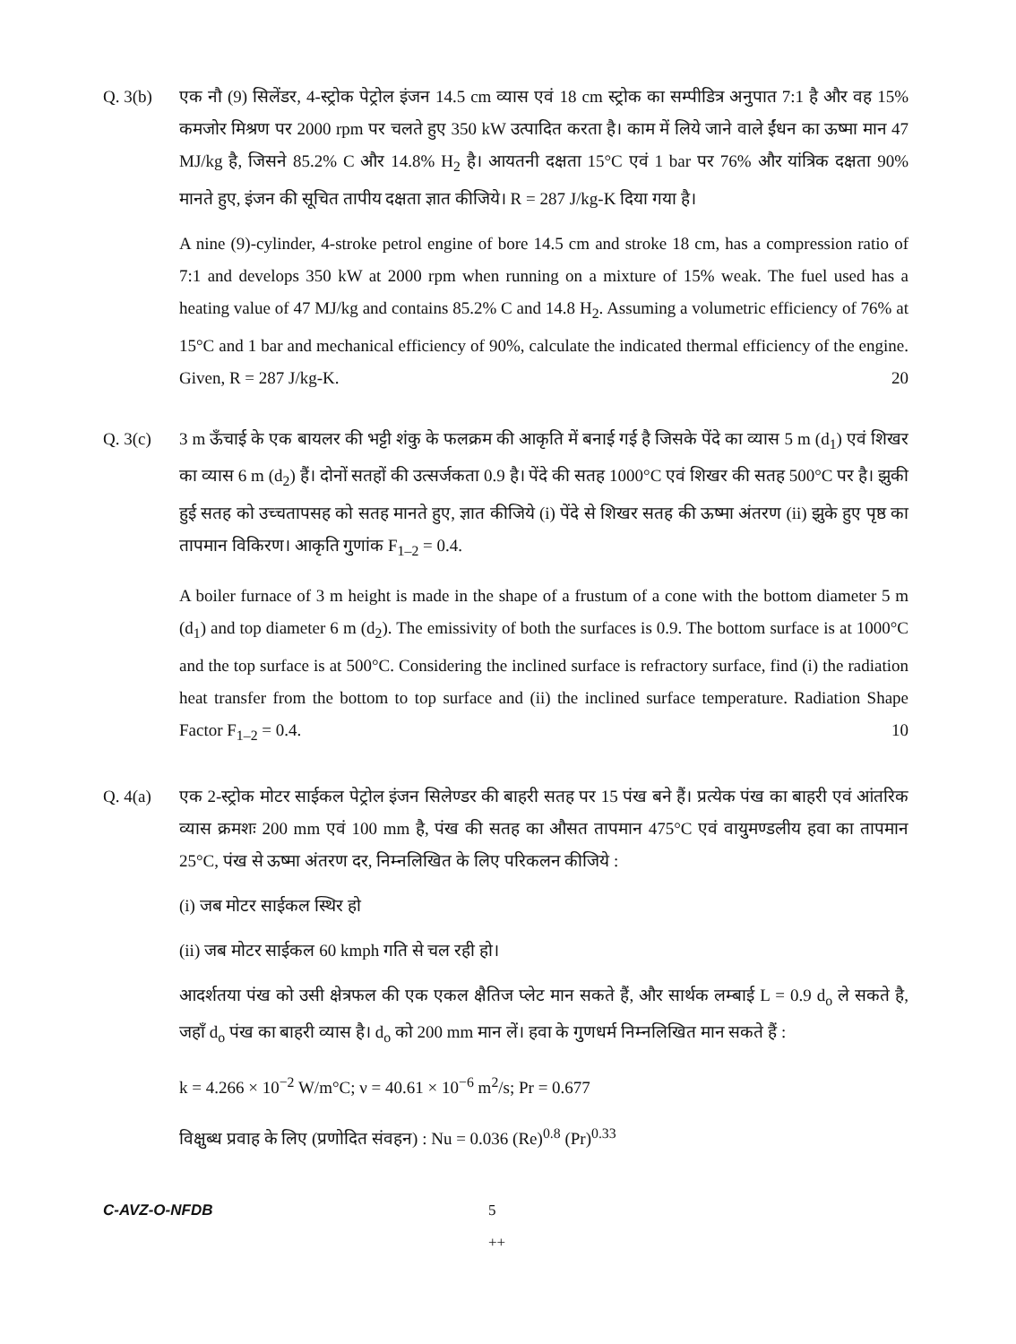Q. 3(b) एक नौ (9) सिलेंडर, 4-स्ट्रोक पेट्रोल इंजन 14.5 cm व्यास एवं 18 cm स्ट्रोक का सम्पीडित्र अनुपात 7:1 है और वह 15% कमजोर मिश्रण पर 2000 rpm पर चलते हुए 350 kW उत्पादित करता है। काम में लिये जाने वाले ईंधन का ऊष्मा मान 47 MJ/kg है, जिसने 85.2% C और 14.8% H<sub>2</sub> है। आयतनी दक्षता 15°C एवं 1 bar पर 76% और यांत्रिक दक्षता 90% मानते हुए, इंजन की सूचित तापीय दक्षता ज्ञात कीजिये। R = 287 J/kg-K दिया गया है।
A nine (9)-cylinder, 4-stroke petrol engine of bore 14.5 cm and stroke 18 cm, has a compression ratio of 7:1 and develops 350 kW at 2000 rpm when running on a mixture of 15% weak. The fuel used has a heating value of 47 MJ/kg and contains 85.2% C and 14.8 H<sub>2</sub>. Assuming a volumetric efficiency of 76% at 15°C and 1 bar and mechanical efficiency of 90%, calculate the indicated thermal efficiency of the engine. Given, R = 287 J/kg-K. 20
Q. 3(c) 3 m ऊँचाई के एक बायलर की भट्टी शंकु के फलक्रम की आकृति में बनाई गई है जिसके पेंदे का व्यास 5 m (d<sub>1</sub>) एवं शिखर का व्यास 6 m (d<sub>2</sub>) हैं। दोनों सतहों की उत्सर्जकता 0.9 है। पेंदे की सतह 1000°C एवं शिखर की सतह 500°C पर है। झुकी हुई सतह को उच्चतापसह को सतह मानते हुए, ज्ञात कीजिये (i) पेंदे से शिखर सतह की ऊष्मा अंतरण (ii) झुके हुए पृष्ठ का तापमान विकिरण। आकृति गुणांक F<sub>1–2</sub> = 0.4.
A boiler furnace of 3 m height is made in the shape of a frustum of a cone with the bottom diameter 5 m (d<sub>1</sub>) and top diameter 6 m (d<sub>2</sub>). The emissivity of both the surfaces is 0.9. The bottom surface is at 1000°C and the top surface is at 500°C. Considering the inclined surface is refractory surface, find (i) the radiation heat transfer from the bottom to top surface and (ii) the inclined surface temperature. Radiation Shape Factor F<sub>1–2</sub> = 0.4. 10
Q. 4(a) एक 2-स्ट्रोक मोटर साईकल पेट्रोल इंजन सिलेण्डर की बाहरी सतह पर 15 पंख बने हैं। प्रत्येक पंख का बाहरी एवं आंतरिक व्यास क्रमशः 200 mm एवं 100 mm है, पंख की सतह का औसत तापमान 475°C एवं वायुमण्डलीय हवा का तापमान 25°C, पंख से ऊष्मा अंतरण दर, निम्नलिखित के लिए परिकलन कीजिये :
(i) जब मोटर साईकल स्थिर हो
(ii) जब मोटर साईकल 60 kmph गति से चल रही हो।
आदर्शतया पंख को उसी क्षेत्रफल की एक एकल क्षैतिज प्लेट मान सकते हैं, और सार्थक लम्बाई L = 0.9 d<sub>o</sub> ले सकते है, जहाँ d<sub>o</sub> पंख का बाहरी व्यास है। d<sub>o</sub> को 200 mm मान लें। हवा के गुणधर्म निम्नलिखित मान सकते हैं :
k = 4.266 × 10<sup>−2</sup> W/m°C; ν = 40.61 × 10<sup>−6</sup> m<sup>2</sup>/s; Pr = 0.677
विक्षुब्ध प्रवाह के लिए (प्रणोदित संवहन) : Nu = 0.036 (Re)<sup>0.8</sup> (Pr)<sup>0.33</sup>
C-AVZ-O-NFDB 5
++